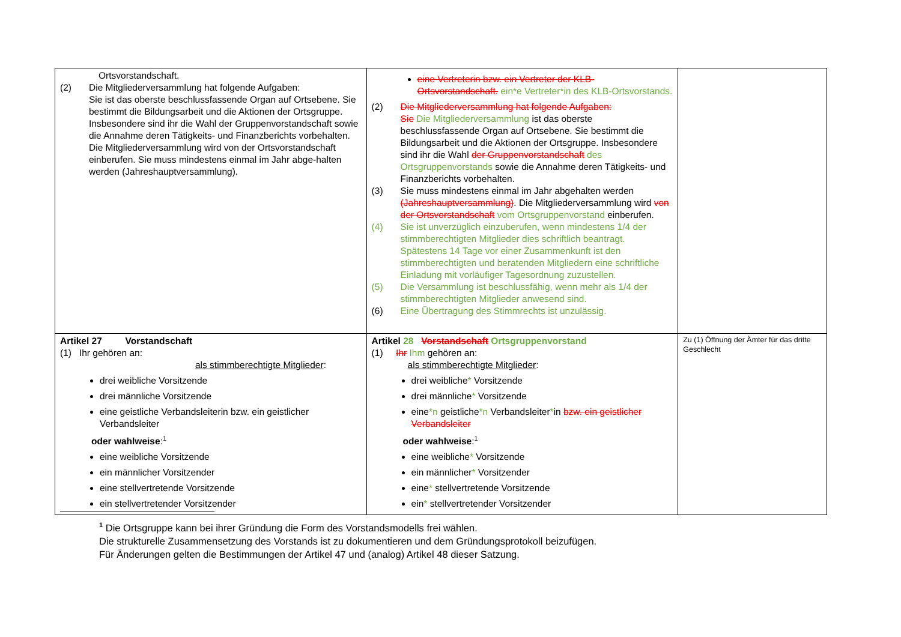| Ortsvorstandschaft. (2) Die Mitgliederversammlung hat folgende Aufgaben: Sie ist das oberste beschlussfassende Organ auf Ortsebene. Sie bestimmt die Bildungsarbeit und die Aktionen der Ortsgruppe. Insbesondere sind ihr die Wahl der Gruppenvorstandschaft sowie die Annahme deren Tätigkeits- und Finanzberichts vorbehalten. Die Mitgliederversammlung wird von der Ortsvorstandschaft einberufen. Sie muss mindestens einmal im Jahr abge-halten werden (Jahreshauptversammlung). | eine Vertreterin bzw. ein Vertreter der KLB-Ortsvorstandschaft. ein*e Vertreter*in des KLB-Ortsvorstands. (2) Die Mitgliederversammlung hat folgende Aufgaben: Sie Die Mitgliederversammlung ist das oberste beschlussfassende Organ auf Ortsebene. Sie bestimmt die Bildungsarbeit und die Aktionen der Ortsgruppe. Insbesondere sind ihr die Wahl der Gruppenvorstandschaft des Ortsgruppenvorstands sowie die Annahme deren Tätigkeits- und Finanzberichts vorbehalten. (3) Sie muss mindestens einmal im Jahr abgehalten werden (Jahreshauptversammlung) . Die Mitgliederversammlung wird von der Ortsvorstandschaft vom Ortsgruppenvorstand einberufen. (4) Sie ist unverzüglich einzuberufen, wenn mindestens 1/4 der stimmberechtigten Mitglieder dies schriftlich beantragt. Spätestens 14 Tage vor einer Zusammenkunft ist den stimmberechtigten und beratenden Mitgliedern eine schriftliche Einladung mit vorläufiger Tagesordnung zuzustellen. (5) Die Versammlung ist beschlussfähig, wenn mehr als 1/4 der stimmberechtigten Mitglieder anwesend sind. (6) Eine Übertragung des Stimmrechts ist unzulässig. | |
| Artikel 27 Vorstandschaft (1) Ihr gehören an: als stimmberechtigte Mitglieder : drei weibliche Vorsitzende drei männliche Vorsitzende eine geistliche Verbandsleiterin bzw. ein geistlicher Verbandsleiter oder wahlweise :<sup>1</sup> eine weibliche Vorsitzende ein männlicher Vorsitzender eine stellvertretende Vorsitzende ein stellvertretender Vorsitzender | Artikel 28 Vorstandschaft Ortsgruppenvorstand (1) Ihr Ihm gehören an: als stimmberechtigte Mitglieder : drei weibliche * Vorsitzende drei männliche * Vorsitzende eine *n geistliche *n Verbandsleiter * in bzw. ein geistlicher Verbandsleiter oder wahlweise :<sup>1</sup> eine weibliche * Vorsitzende ein männlicher * Vorsitzender eine * stellvertretende Vorsitzende ein * stellvertretender Vorsitzender | Zu (1) Öffnung der Ämter für das dritte Geschlecht |
<sup>1</sup> Die Ortsgruppe kann bei ihrer Gründung die Form des Vorstandsmodells frei wählen.
Die strukturelle Zusammensetzung des Vorstands ist zu dokumentieren und dem Gründungsprotokoll beizufügen.
Für Änderungen gelten die Bestimmungen der Artikel 47 und (analog) Artikel 48 dieser Satzung.